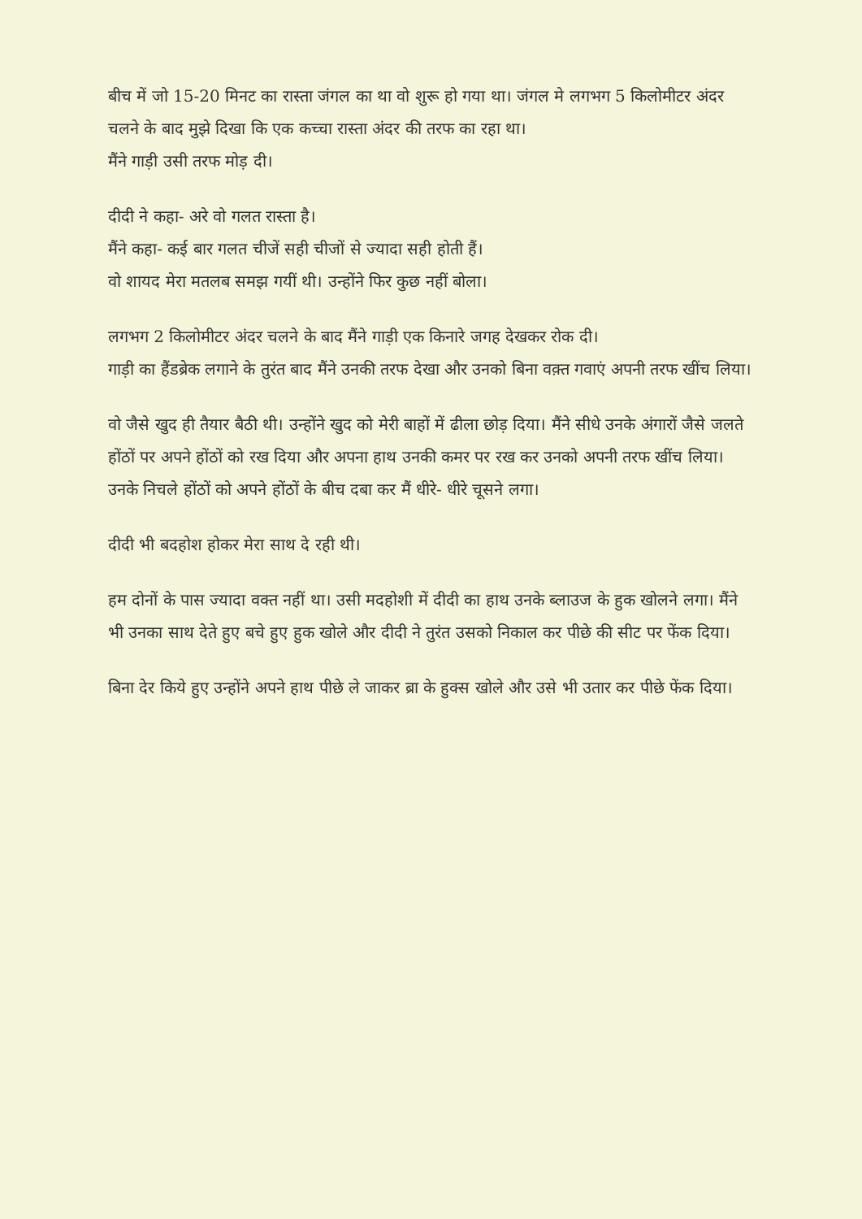बीच में जो 15-20 मिनट का रास्ता जंगल का था वो शुरू हो गया था। जंगल मे लगभग 5 किलोमीटर अंदर चलने के बाद मुझे दिखा कि एक कच्चा रास्ता अंदर की तरफ का रहा था।
मैंने गाड़ी उसी तरफ मोड़ दी।
दीदी ने कहा- अरे वो गलत रास्ता है।
मैंने कहा- कई बार गलत चीजें सही चीजों से ज्यादा सही होती हैं।
वो शायद मेरा मतलब समझ गयीं थी। उन्होंने फिर कुछ नहीं बोला।
लगभग 2 किलोमीटर अंदर चलने के बाद मैंने गाड़ी एक किनारे जगह देखकर रोक दी।
गाड़ी का हैंडब्रेक लगाने के तुरंत बाद मैंने उनकी तरफ देखा और उनको बिना वक़्त गवाएं अपनी तरफ खींच लिया।
वो जैसे खुद ही तैयार बैठी थी। उन्होंने खुद को मेरी बाहों में ढीला छोड़ दिया। मैंने सीधे उनके अंगारों जैसे जलते होंठों पर अपने होंठों को रख दिया और अपना हाथ उनकी कमर पर रख कर उनको अपनी तरफ खींच लिया। उनके निचले होंठों को अपने होंठों के बीच दबा कर मैं धीरे- धीरे चूसने लगा।
दीदी भी बदहोश होकर मेरा साथ दे रही थी।
हम दोनों के पास ज्यादा वक्त नहीं था। उसी मदहोशी में दीदी का हाथ उनके ब्लाउज के हुक खोलने लगा। मैंने भी उनका साथ देते हुए बचे हुए हुक खोले और दीदी ने तुरंत उसको निकाल कर पीछे की सीट पर फेंक दिया।
बिना देर किये हुए उन्होंने अपने हाथ पीछे ले जाकर ब्रा के हुक्स खोले और उसे भी उतार कर पीछे फेंक दिया।